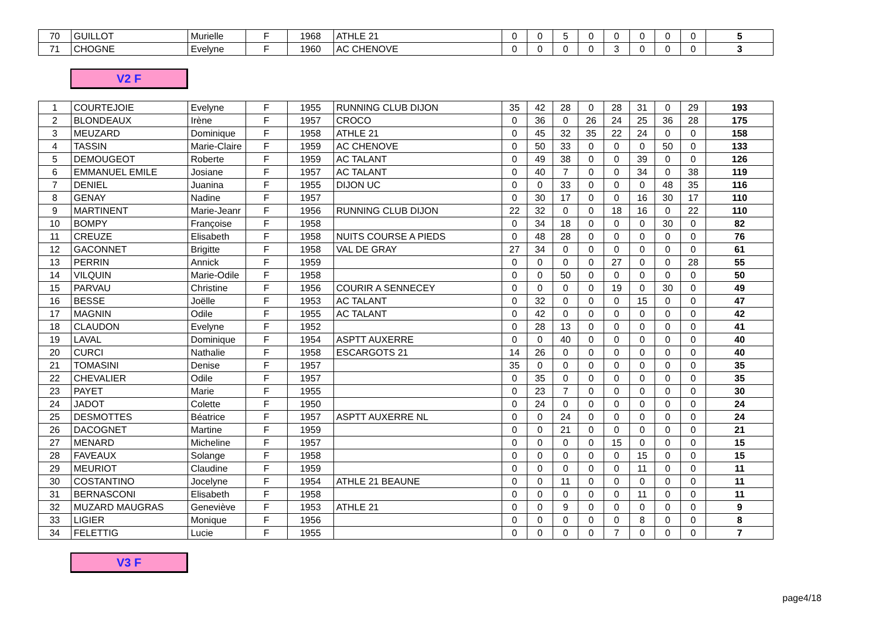| 70 | GUILLOT | Murielle | F | 1968 | ATHLE 21 | 0 | 0 | 5 | 0 | 0 | 0 | 0 | 0 | 5 |
| 71 | CHOGNE | Evelyne | F | 1960 | AC CHENOVE | 0 | 0 | 0 | 0 | 3 | 0 | 0 | 0 | 3 |
V2 F
| 1 | COURTEJOIE | Evelyne | F | 1955 | RUNNING CLUB DIJON | 35 | 42 | 28 | 0 | 28 | 31 | 0 | 29 | 193 |
| 2 | BLONDEAUX | Irène | F | 1957 | CROCO | 0 | 36 | 0 | 26 | 24 | 25 | 36 | 28 | 175 |
| 3 | MEUZARD | Dominique | F | 1958 | ATHLE 21 | 0 | 45 | 32 | 35 | 22 | 24 | 0 | 0 | 158 |
| 4 | TASSIN | Marie-Claire | F | 1959 | AC CHENOVE | 0 | 50 | 33 | 0 | 0 | 0 | 50 | 0 | 133 |
| 5 | DEMOUGEOT | Roberte | F | 1959 | AC TALANT | 0 | 49 | 38 | 0 | 0 | 39 | 0 | 0 | 126 |
| 6 | EMMANUEL EMILE | Josiane | F | 1957 | AC TALANT | 0 | 40 | 7 | 0 | 0 | 34 | 0 | 38 | 119 |
| 7 | DENIEL | Juanina | F | 1955 | DIJON UC | 0 | 0 | 33 | 0 | 0 | 0 | 48 | 35 | 116 |
| 8 | GENAY | Nadine | F | 1957 | | 0 | 30 | 17 | 0 | 0 | 16 | 30 | 17 | 110 |
| 9 | MARTINENT | Marie-Jeanr | F | 1956 | RUNNING CLUB DIJON | 22 | 32 | 0 | 0 | 18 | 16 | 0 | 22 | 110 |
| 10 | BOMPY | Françoise | F | 1958 | | 0 | 34 | 18 | 0 | 0 | 0 | 30 | 0 | 82 |
| 11 | CREUZE | Elisabeth | F | 1958 | NUITS COURSE A PIEDS | 0 | 48 | 28 | 0 | 0 | 0 | 0 | 0 | 76 |
| 12 | GACONNET | Brigitte | F | 1958 | VAL DE GRAY | 27 | 34 | 0 | 0 | 0 | 0 | 0 | 0 | 61 |
| 13 | PERRIN | Annick | F | 1959 | | 0 | 0 | 0 | 0 | 27 | 0 | 0 | 28 | 55 |
| 14 | VILQUIN | Marie-Odile | F | 1958 | | 0 | 0 | 50 | 0 | 0 | 0 | 0 | 0 | 50 |
| 15 | PARVAU | Christine | F | 1956 | COURIR A SENNECEY | 0 | 0 | 0 | 0 | 19 | 0 | 30 | 0 | 49 |
| 16 | BESSE | Joëlle | F | 1953 | AC TALANT | 0 | 32 | 0 | 0 | 0 | 15 | 0 | 0 | 47 |
| 17 | MAGNIN | Odile | F | 1955 | AC TALANT | 0 | 42 | 0 | 0 | 0 | 0 | 0 | 0 | 42 |
| 18 | CLAUDON | Evelyne | F | 1952 | | 0 | 28 | 13 | 0 | 0 | 0 | 0 | 0 | 41 |
| 19 | LAVAL | Dominique | F | 1954 | ASPTT AUXERRE | 0 | 0 | 40 | 0 | 0 | 0 | 0 | 0 | 40 |
| 20 | CURCI | Nathalie | F | 1958 | ESCARGOTS 21 | 14 | 26 | 0 | 0 | 0 | 0 | 0 | 0 | 40 |
| 21 | TOMASINI | Denise | F | 1957 | | 35 | 0 | 0 | 0 | 0 | 0 | 0 | 0 | 35 |
| 22 | CHEVALIER | Odile | F | 1957 | | 0 | 35 | 0 | 0 | 0 | 0 | 0 | 0 | 35 |
| 23 | PAYET | Marie | F | 1955 | | 0 | 23 | 7 | 0 | 0 | 0 | 0 | 0 | 30 |
| 24 | JADOT | Colette | F | 1950 | | 0 | 24 | 0 | 0 | 0 | 0 | 0 | 0 | 24 |
| 25 | DESMOTTES | Béatrice | F | 1957 | ASPTT AUXERRE NL | 0 | 0 | 24 | 0 | 0 | 0 | 0 | 0 | 24 |
| 26 | DACOGNET | Martine | F | 1959 | | 0 | 0 | 21 | 0 | 0 | 0 | 0 | 0 | 21 |
| 27 | MENARD | Micheline | F | 1957 | | 0 | 0 | 0 | 0 | 15 | 0 | 0 | 0 | 15 |
| 28 | FAVEAUX | Solange | F | 1958 | | 0 | 0 | 0 | 0 | 0 | 15 | 0 | 0 | 15 |
| 29 | MEURIOT | Claudine | F | 1959 | | 0 | 0 | 0 | 0 | 0 | 11 | 0 | 0 | 11 |
| 30 | COSTANTINO | Jocelyne | F | 1954 | ATHLE 21 BEAUNE | 0 | 0 | 11 | 0 | 0 | 0 | 0 | 0 | 11 |
| 31 | BERNASCONI | Elisabeth | F | 1958 | | 0 | 0 | 0 | 0 | 0 | 11 | 0 | 0 | 11 |
| 32 | MUZARD MAUGRAS | Geneviève | F | 1953 | ATHLE 21 | 0 | 0 | 9 | 0 | 0 | 0 | 0 | 0 | 9 |
| 33 | LIGIER | Monique | F | 1956 | | 0 | 0 | 0 | 0 | 0 | 8 | 0 | 0 | 8 |
| 34 | FELETTIG | Lucie | F | 1955 | | 0 | 0 | 0 | 0 | 7 | 0 | 0 | 0 | 7 |
V3 F
page4/18